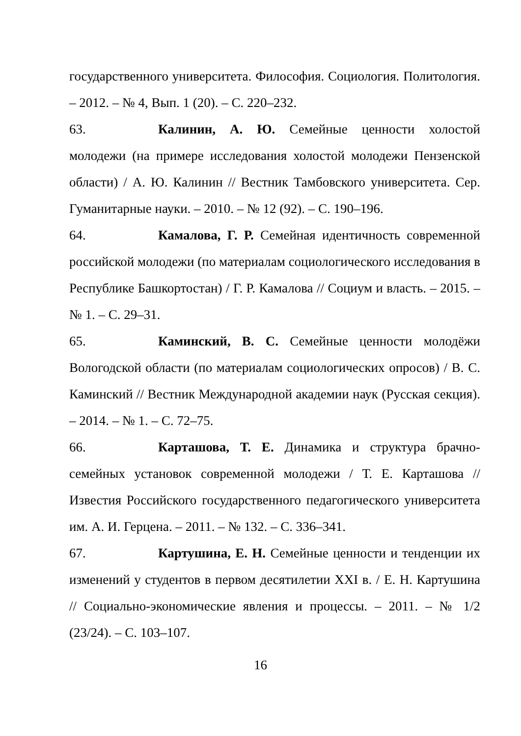государственного университета. Философия. Социология. Политология. – 2012. – № 4, Вып. 1 (20). – С. 220–232.
63. Калинин, А. Ю. Семейные ценности холостой молодежи (на примере исследования холостой молодежи Пензенской области) / А. Ю. Калинин // Вестник Тамбовского университета. Сер. Гуманитарные науки. – 2010. – № 12 (92). – С. 190–196.
64. Камалова, Г. Р. Семейная идентичность современной российской молодежи (по материалам социологического исследования в Республике Башкортостан) / Г. Р. Камалова // Социум и власть. – 2015. – № 1. – С. 29–31.
65. Каминский, В. С. Семейные ценности молодёжи Вологодской области (по материалам социологических опросов) / В. С. Каминский // Вестник Международной академии наук (Русская секция). – 2014. – № 1. – С. 72–75.
66. Карташова, Т. Е. Динамика и структура брачно-семейных установок современной молодежи / Т. Е. Карташова // Известия Российского государственного педагогического университета им. А. И. Герцена. – 2011. – № 132. – С. 336–341.
67. Картушина, Е. Н. Семейные ценности и тенденции их изменений у студентов в первом десятилетии XXI в. / Е. Н. Картушина // Социально-экономические явления и процессы. – 2011. – № 1/2 (23/24). – С. 103–107.
16